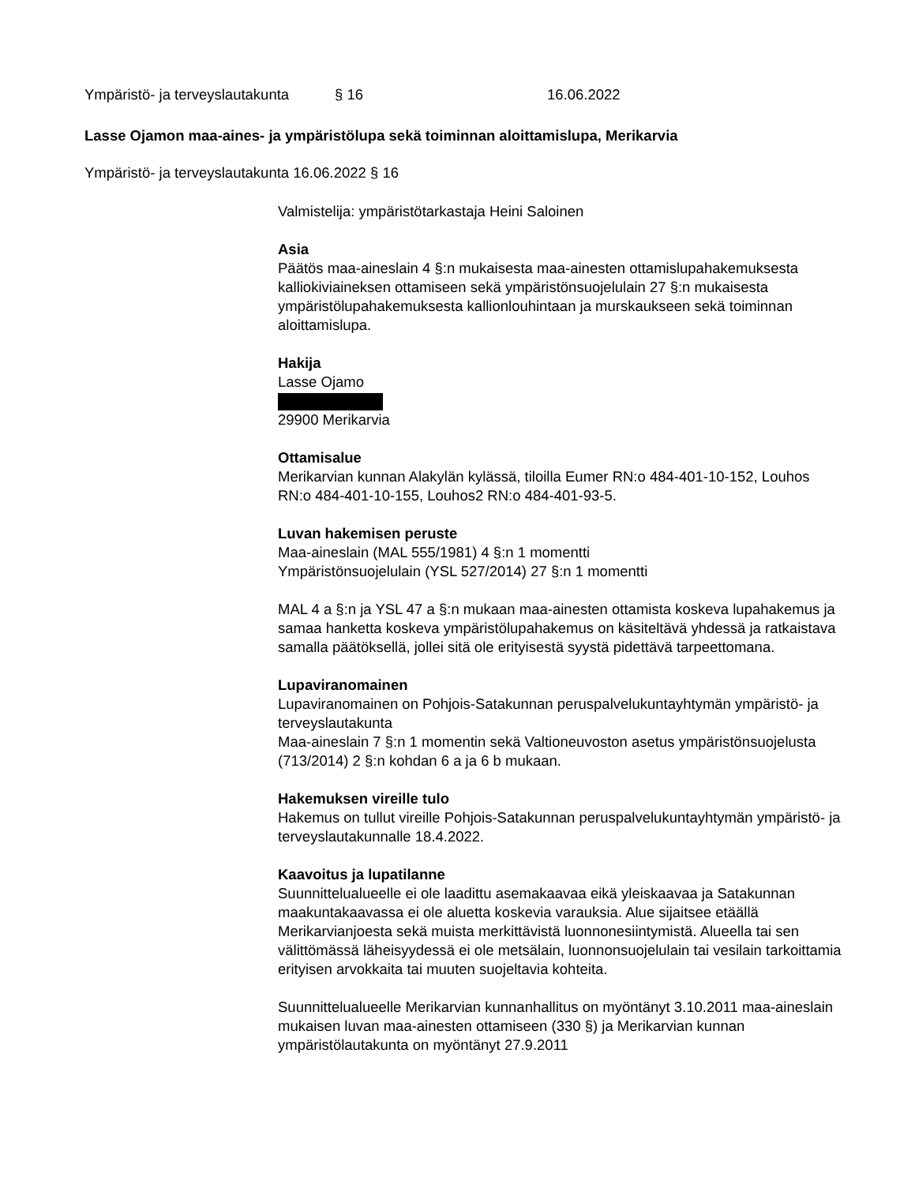Ympäristö- ja terveyslautakunta § 16 16.06.2022
Lasse Ojamon maa-aines- ja ympäristölupa sekä toiminnan aloittamislupa, Merikarvia
Ympäristö- ja terveyslautakunta 16.06.2022 § 16
Valmistelija: ympäristötarkastaja Heini Saloinen
Asia
Päätös maa-aineslain 4 §:n mukaisesta maa-ainesten ottamislupahakemuksesta kalliokiviaineksen ottamiseen sekä ympäristönsuojelulain 27 §:n mukaisesta ympäristölupahakemuksesta kallionlouhintaan ja murskaukseen sekä toiminnan aloittamislupa.
Hakija
Lasse Ojamo
29900 Merikarvia
Ottamisalue
Merikarvian kunnan Alakylän kylässä, tiloilla Eumer RN:o 484-401-10-152, Louhos RN:o 484-401-10-155, Louhos2 RN:o 484-401-93-5.
Luvan hakemisen peruste
Maa-aineslain (MAL 555/1981) 4 §:n 1 momentti
Ympäristönsuojelulain (YSL 527/2014) 27 §:n 1 momentti
MAL 4 a §:n ja YSL 47 a §:n mukaan maa-ainesten ottamista koskeva lupahakemus ja samaa hanketta koskeva ympäristölupahakemus on käsiteltävä yhdessä ja ratkaistava samalla päätöksellä, jollei sitä ole erityisestä syystä pidettävä tarpeettomana.
Lupaviranomainen
Lupaviranomainen on Pohjois-Satakunnan peruspalvelukuntayhtymän ympäristö- ja terveyslautakunta
Maa-aineslain 7 §:n 1 momentin sekä Valtioneuvoston asetus ympäristönsuojelusta (713/2014) 2 §:n kohdan 6 a ja 6 b mukaan.
Hakemuksen vireille tulo
Hakemus on tullut vireille Pohjois-Satakunnan peruspalvelukuntayhtymän ympäristö- ja terveyslautakunnalle 18.4.2022.
Kaavoitus ja lupatilanne
Suunnittelualueelle ei ole laadittu asemakaavaa eikä yleiskaavaa ja Satakunnan maakuntakaavassa ei ole aluetta koskevia varauksia. Alue sijaitsee etäällä Merikarvianjoesta sekä muista merkittävistä luonnonesiintymistä. Alueella tai sen välittömässä läheisyydessä ei ole metsälain, luonnonsuojelulain tai vesilain tarkoittamia erityisen arvokkaita tai muuten suojeltavia kohteita.
Suunnittelualueelle Merikarvian kunnanhallitus on myöntänyt 3.10.2011 maa-aineslain mukaisen luvan maa-ainesten ottamiseen (330 §) ja Merikarvian kunnan ympäristölautakunta on myöntänyt 27.9.2011